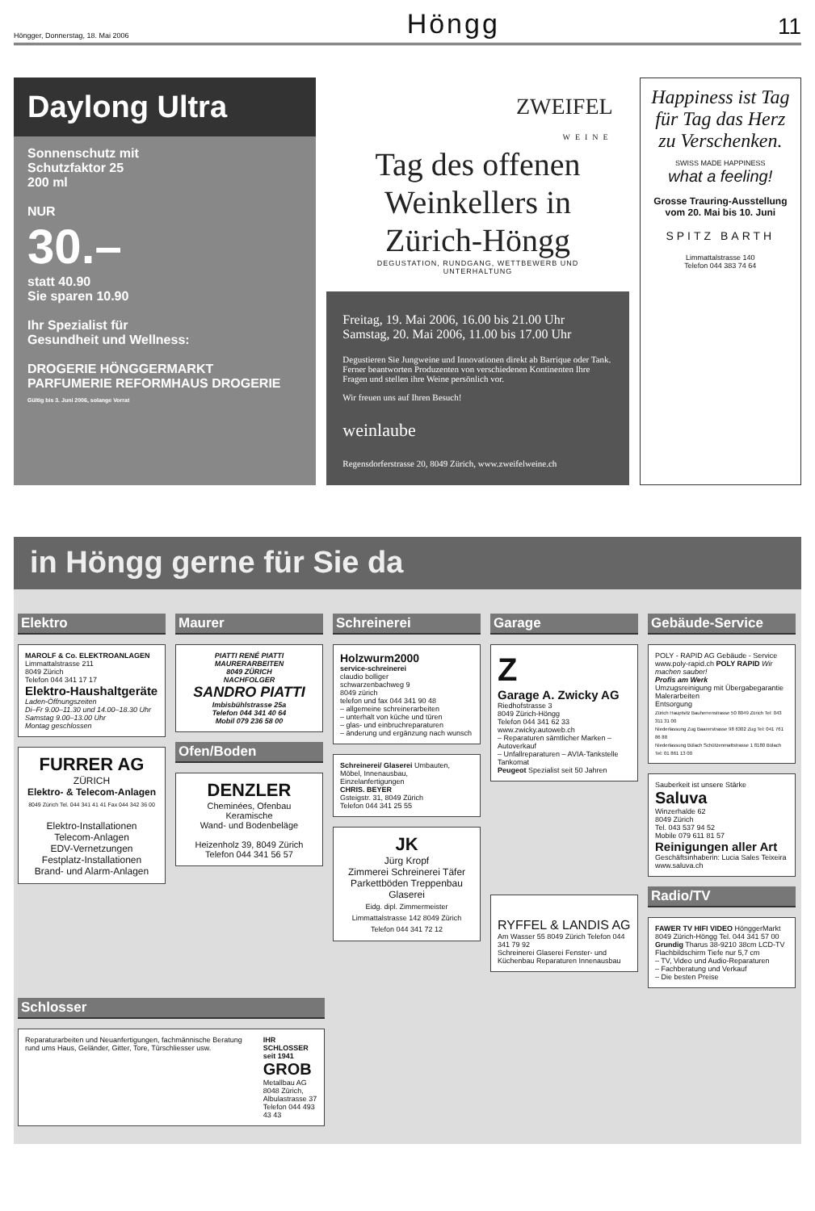Höngger, Donnerstag, 18. Mai 2006 Höngg 11
Daylong Ultra
Sonnenschutz mit
Schutzfaktor 25
200 ml
NUR
30.–
statt 40.90
Sie sparen 10.90
Ihr Spezialist für
Gesundheit und Wellness:
DROGERIE HÖNGGERMARKT
PARFUMERIE REFORMHAUS DROGERIE
Gültig bis 3. Juni 2006, solange Vorrat
ZWEIFEL
WEINE
Tag des offenen Weinkellers in Zürich-Höngg
DEGUSTATION, RUNDGANG, WETTBEWERB UND UNTERHALTUNG
Freitag, 19. Mai 2006, 16.00 bis 21.00 Uhr
Samstag, 20. Mai 2006, 11.00 bis 17.00 Uhr
Degustieren Sie Jungweine und Innovationen direkt ab Barrique oder Tank. Ferner beantworten Produzenten von verschiedenen Kontinenten Ihre Fragen und stellen ihre Weine persönlich vor.
Wir freuen uns auf Ihren Besuch!
weinlaube
Regensdorferstrasse 20, 8049 Zürich, www.zweifelweine.ch
Happiness ist Tag für Tag das Herz zu Verschenken.
SWISS MADE HAPPINESS
what a feeling!
Grosse Trauring-Ausstellung vom 20. Mai bis 10. Juni
SPITZ BARTH
Limmattalstrasse 140
Telefon 044 383 74 64
in Höngg gerne für Sie da
Elektro
MAROLF & Co. ELEKTROANLAGEN
Limmattalstrasse 211
8049 Zürich
Telefon 044 341 17 17
Elektro-Haushaltgeräte
Laden-Öffnungszeiten
Di–Fr 9.00–11.30 und 14.00–18.30 Uhr
Samstag 9.00–13.00 Uhr
Montag geschlossen
FURRER AG ZÜRICH
Elektro- & Telecom-Anlagen
8049 Zürich Tel. 044 341 41 41 Fax 044 342 36 00
Elektro-Installationen
Telecom-Anlagen
EDV-Vernetzungen
Festplatz-Installationen
Brand- und Alarm-Anlagen
Maurer
PIATTI RENÉ PIATTI
MAURERARBEITEN
8049 ZÜRICH
NACHFOLGER
SANDRO PIATTI
Imbisbühlstrasse 25a
Telefon 044 341 40 64
Mobil 079 236 58 00
Ofen/Boden
DENZLER
Cheminées, Ofenbau
Keramische
Wand- und Bodenbeläge
Heizenholz 39, 8049 Zürich
Telefon 044 341 56 57
Schreinerei
Holzwurm2000
service-schreinerei
claudio bolliger
schwarzenbachweg 9
8049 zürich
telefon und fax 044 341 90 48
– allgemeine schreinerarbeiten
– unterhalt von küche und türen
– glas- und einbruchreparaturen
– änderung und ergänzung nach wunsch
Schreinerei/ Glaserei Umbauten, Möbel, Innenausbau, Einzelanfertigungen
CHRIS. BEYER
Gsteigstr. 31, 8049 Zürich
Telefon 044 341 25 55
JK
Jürg Kropf
Zimmerei Schreinerei Täfer Parkettböden Treppenbau Glaserei
Eidg. dipl. Zimmermeister
Limmattalstrasse 142 8049 Zürich
Telefon 044 341 72 12
Garage
Z
Garage A. Zwicky AG
Riedhofstrasse 3
8049 Zürich-Höngg
Telefon 044 341 62 33
www.zwicky.autoweb.ch
– Reparaturen sämtlicher Marken – Autoverkauf
– Unfallreparaturen – AVIA-Tankstelle Tankomat
Peugeot Spezialist seit 50 Jahren
RYFFEL & LANDIS AG
Am Wasser 55 8049 Zürich Telefon 044 341 79 92
Schreinerei Glaserei Fenster- und Küchenbau Reparaturen Innenausbau
Gebäude-Service
POLY - RAPID AG Gebäude - Service www.poly-rapid.ch POLY RAPID Wir machen sauber!
Profis am Werk
Umzugsreinigung mit Übergabegarantie
Malerarbeiten
Entsorgung
Zürich Hauptsitz Bauherrenstrasse 50 8049 Zürich Tel: 043 311 31 00
Niederlassung Zug Baarerstrasse 98 6302 Zug Tel: 041 761 86 88
Niederlassung Bülach Schützenmattstrasse 1 8180 Bülach Tel: 01 861 13 00
Sauberkeit ist unsere Stärke
Saluva
Winzerhalde 62
8049 Zürich
Tel. 043 537 94 52
Mobile 079 611 81 57
Reinigungen aller Art
Geschäftsinhaberin: Lucia Sales Teixeira
www.saluva.ch
Radio/TV
FAWER TV HIFI VIDEO HönggerMarkt 8049 Zürich-Höngg Tel. 044 341 57 00
Grundig Tharus 38-9210 38cm LCD-TV Flachbildschirm Tiefe nur 5,7 cm
– TV, Video und Audio-Reparaturen
– Fachberatung und Verkauf
– Die besten Preise
Schlosser
Reparaturarbeiten und Neuanfertigungen, fachmännische Beratung rund ums Haus, Geländer, Gitter, Tore, Türschliesser usw.
IHR SCHLOSSER seit 1941
GROB Metallbau AG
8048 Zürich, Albulastrasse 37
Telefon 044 493 43 43